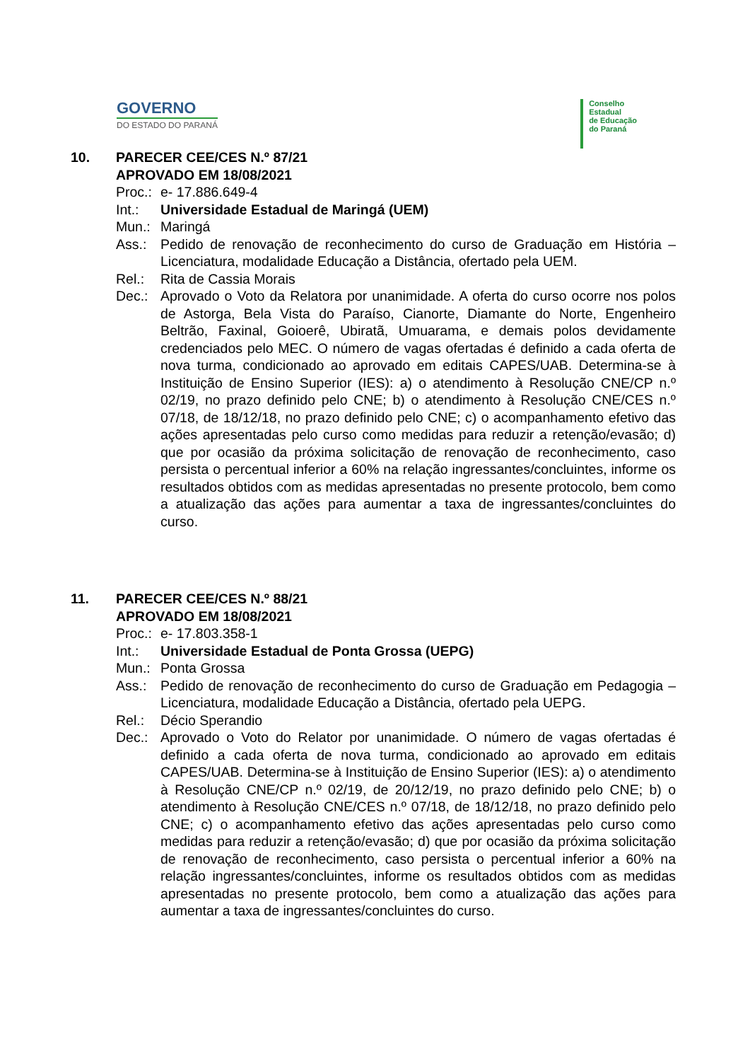GOVERNO
DO ESTADO DO PARANÁ
Conselho
Estadual
de Educação
do Paraná
| 10. | PARECER CEE/CES N.º 87/21 APROVADO EM 18/08/2021 | |
| | Proc.: | e- 17.886.649-4 |
| | Int.: | Universidade Estadual de Maringá (UEM) |
| | Mun.: | Maringá |
| | Ass.: | Pedido de renovação de reconhecimento do curso de Graduação em História – Licenciatura, modalidade Educação a Distância, ofertado pela UEM. |
| | Rel.: | Rita de Cassia Morais |
| | Dec.: | Aprovado o Voto da Relatora por unanimidade. A oferta do curso ocorre nos polos de Astorga, Bela Vista do Paraíso, Cianorte, Diamante do Norte, Engenheiro Beltrão, Faxinal, Goioerê, Ubiratã, Umuarama, e demais polos devidamente credenciados pelo MEC. O número de vagas ofertadas é definido a cada oferta de nova turma, condicionado ao aprovado em editais CAPES/UAB. Determina-se à Instituição de Ensino Superior (IES): a) o atendimento à Resolução CNE/CP n.º 02/19, no prazo definido pelo CNE; b) o atendimento à Resolução CNE/CES n.º 07/18, de 18/12/18, no prazo definido pelo CNE; c) o acompanhamento efetivo das ações apresentadas pelo curso como medidas para reduzir a retenção/evasão; d) que por ocasião da próxima solicitação de renovação de reconhecimento, caso persista o percentual inferior a 60% na relação ingressantes/concluintes, informe os resultados obtidos com as medidas apresentadas no presente protocolo, bem como a atualização das ações para aumentar a taxa de ingressantes/concluintes do curso. |
| 11. | PARECER CEE/CES N.º 88/21 APROVADO EM 18/08/2021 | |
| | Proc.: | e- 17.803.358-1 |
| | Int.: | Universidade Estadual de Ponta Grossa (UEPG) |
| | Mun.: | Ponta Grossa |
| | Ass.: | Pedido de renovação de reconhecimento do curso de Graduação em Pedagogia – Licenciatura, modalidade Educação a Distância, ofertado pela UEPG. |
| | Rel.: | Décio Sperandio |
| | Dec.: | Aprovado o Voto do Relator por unanimidade. O número de vagas ofertadas é definido a cada oferta de nova turma, condicionado ao aprovado em editais CAPES/UAB. Determina-se à Instituição de Ensino Superior (IES): a) o atendimento à Resolução CNE/CP n.º 02/19, de 20/12/19, no prazo definido pelo CNE; b) o atendimento à Resolução CNE/CES n.º 07/18, de 18/12/18, no prazo definido pelo CNE; c) o acompanhamento efetivo das ações apresentadas pelo curso como medidas para reduzir a retenção/evasão; d) que por ocasião da próxima solicitação de renovação de reconhecimento, caso persista o percentual inferior a 60% na relação ingressantes/concluintes, informe os resultados obtidos com as medidas apresentadas no presente protocolo, bem como a atualização das ações para aumentar a taxa de ingressantes/concluintes do curso. |